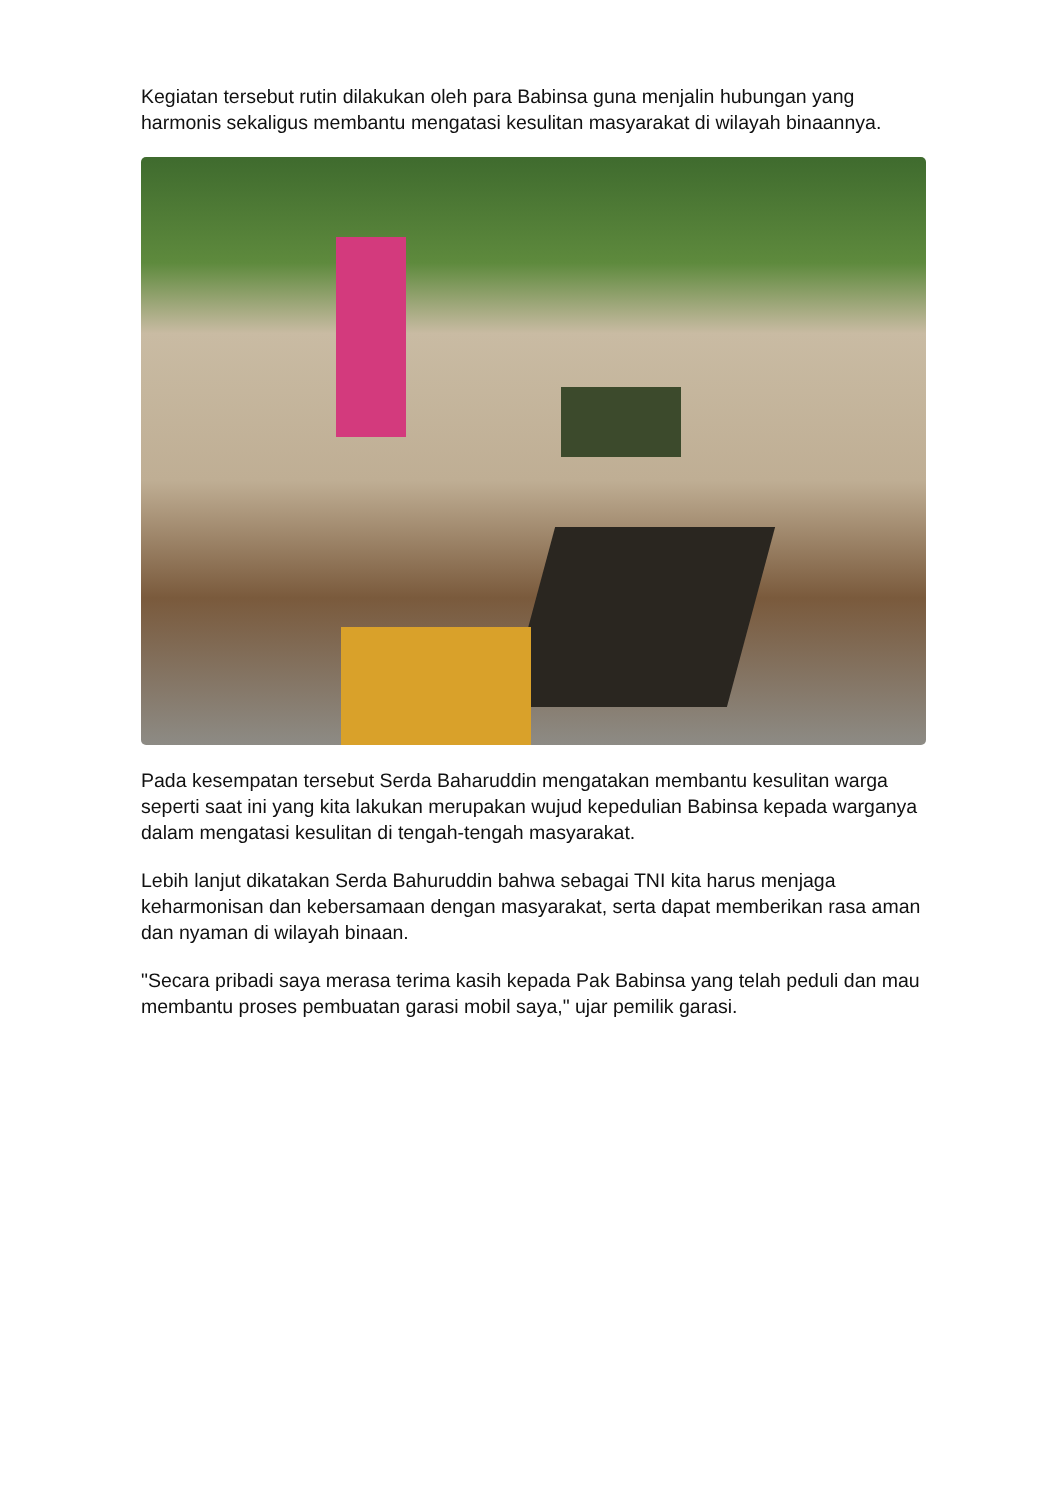Kegiatan tersebut rutin dilakukan oleh para Babinsa guna menjalin hubungan yang harmonis sekaligus membantu mengatasi kesulitan masyarakat di wilayah binaannya.
Pada kesempatan tersebut Serda Baharuddin mengatakan membantu kesulitan warga seperti saat ini yang kita lakukan merupakan wujud kepedulian Babinsa kepada warganya dalam mengatasi kesulitan di tengah-tengah masyarakat.
Lebih lanjut dikatakan Serda Bahuruddin bahwa sebagai TNI kita harus menjaga keharmonisan dan kebersamaan dengan masyarakat, serta dapat memberikan rasa aman dan nyaman di wilayah binaan.
"Secara pribadi saya merasa terima kasih kepada Pak Babinsa yang telah peduli dan mau membantu proses pembuatan garasi mobil saya," ujar pemilik garasi.